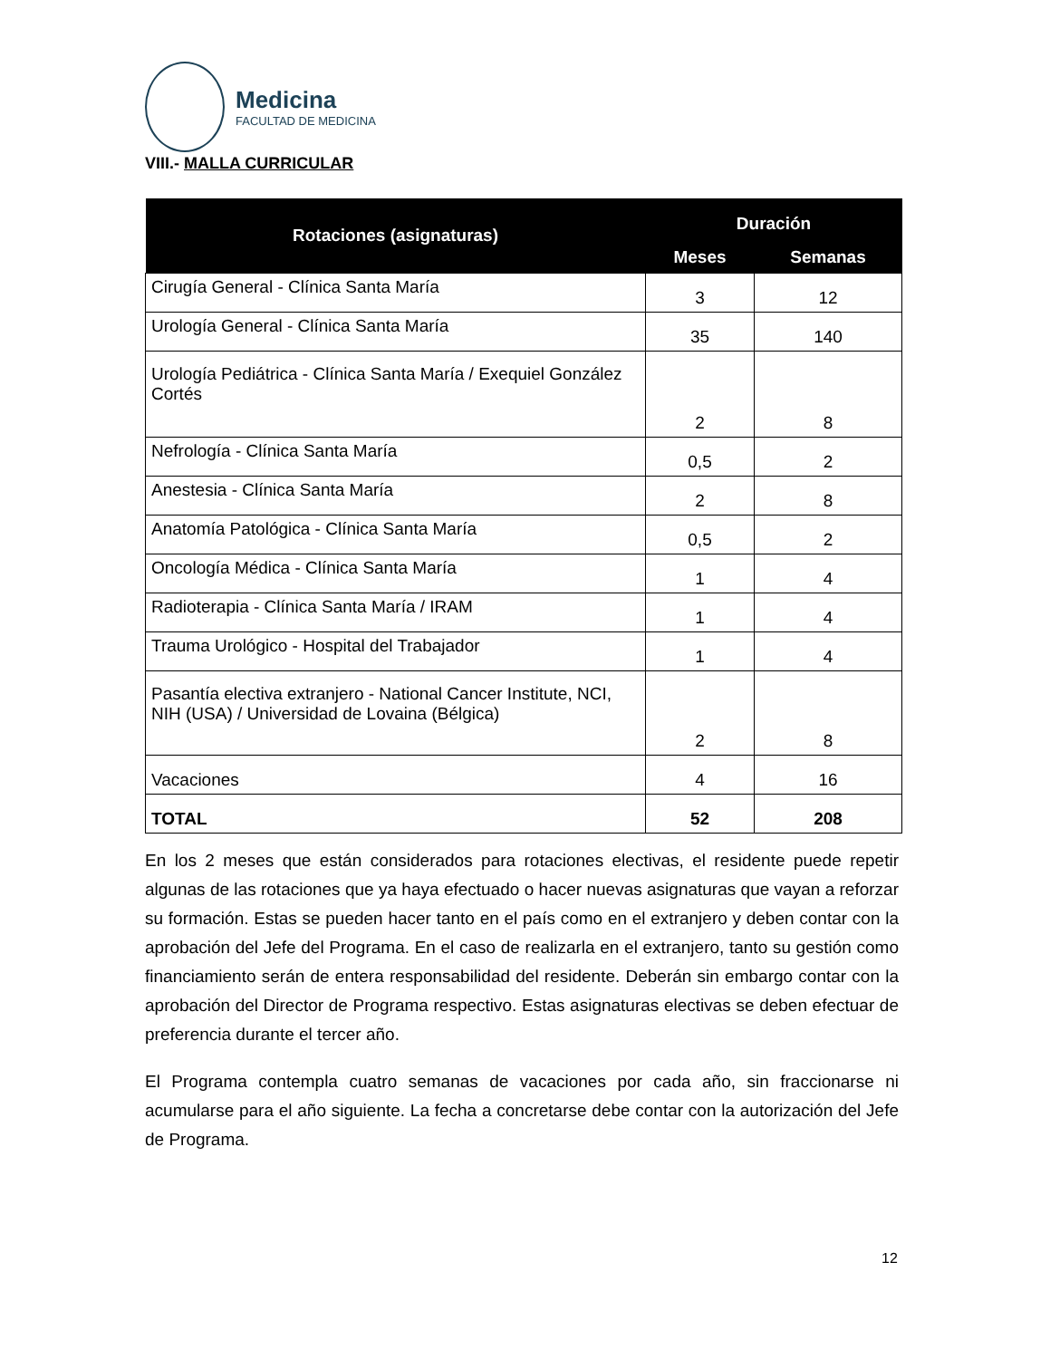Medicina
FACULTAD DE MEDICINA
VIII.- MALLA CURRICULAR
| Rotaciones (asignaturas) | Duración | |
| --- | --- | --- |
| | Meses | Semanas |
| Cirugía General - Clínica Santa María | 3 | 12 |
| Urología General - Clínica Santa María | 35 | 140 |
| Urología Pediátrica - Clínica Santa María / Exequiel González Cortés | 2 | 8 |
| Nefrología - Clínica Santa María | 0,5 | 2 |
| Anestesia - Clínica Santa María | 2 | 8 |
| Anatomía Patológica - Clínica Santa María | 0,5 | 2 |
| Oncología Médica - Clínica Santa María | 1 | 4 |
| Radioterapia - Clínica Santa María / IRAM | 1 | 4 |
| Trauma Urológico - Hospital del Trabajador | 1 | 4 |
| Pasantía electiva extranjero - National Cancer Institute, NCI, NIH (USA) / Universidad de Lovaina (Bélgica) | 2 | 8 |
| Vacaciones | 4 | 16 |
| TOTAL | 52 | 208 |
En los 2 meses que están considerados para rotaciones electivas, el residente puede repetir algunas de las rotaciones que ya haya efectuado o hacer nuevas asignaturas que vayan a reforzar su formación. Estas se pueden hacer tanto en el país como en el extranjero y deben contar con la aprobación del Jefe del Programa. En el caso de realizarla en el extranjero, tanto su gestión como financiamiento serán de entera responsabilidad del residente. Deberán sin embargo contar con la aprobación del Director de Programa respectivo. Estas asignaturas electivas se deben efectuar de preferencia durante el tercer año.
El Programa contempla cuatro semanas de vacaciones por cada año, sin fraccionarse ni acumularse para el año siguiente. La fecha a concretarse debe contar con la autorización del Jefe de Programa.
12